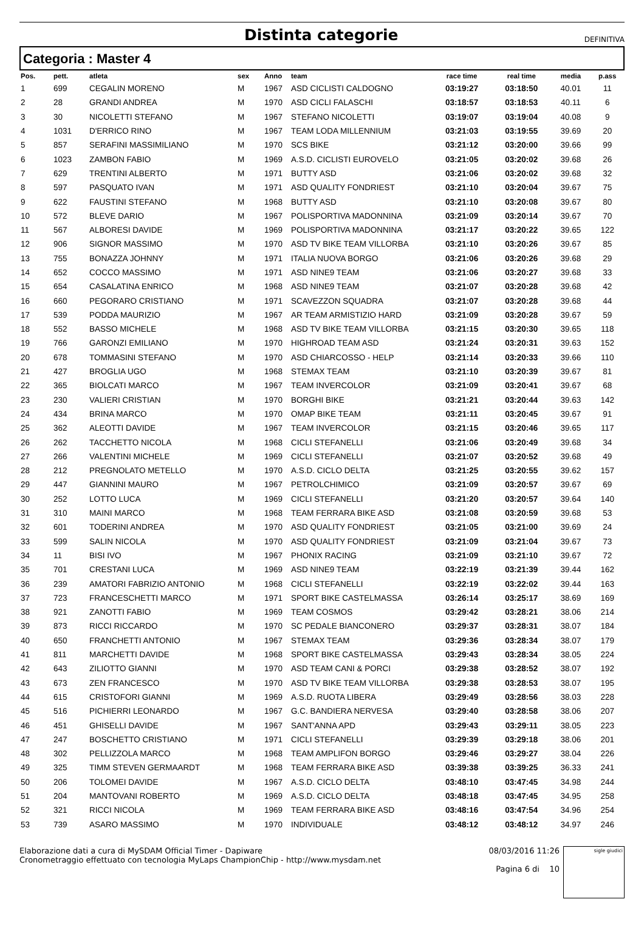Distinta categorie
DEFINITIVA
Categoria : Master 4
| Pos. | pett. | atleta | sex | Anno | team | race time | real time | media | p.ass |
| --- | --- | --- | --- | --- | --- | --- | --- | --- | --- |
| 1 | 699 | CEGALIN MORENO | M | 1967 | ASD CICLISTI CALDOGNO | 03:19:27 | 03:18:50 | 40.01 | 11 |
| 2 | 28 | GRANDI ANDREA | M | 1970 | ASD CICLI FALASCHI | 03:18:57 | 03:18:53 | 40.11 | 6 |
| 3 | 30 | NICOLETTI STEFANO | M | 1967 | STEFANO NICOLETTI | 03:19:07 | 03:19:04 | 40.08 | 9 |
| 4 | 1031 | D'ERRICO RINO | M | 1967 | TEAM LODA MILLENNIUM | 03:21:03 | 03:19:55 | 39.69 | 20 |
| 5 | 857 | SERAFINI MASSIMILIANO | M | 1970 | SCS BIKE | 03:21:12 | 03:20:00 | 39.66 | 99 |
| 6 | 1023 | ZAMBON FABIO | M | 1969 | A.S.D. CICLISTI EUROVELO | 03:21:05 | 03:20:02 | 39.68 | 26 |
| 7 | 629 | TRENTINI ALBERTO | M | 1971 | BUTTY ASD | 03:21:06 | 03:20:02 | 39.68 | 32 |
| 8 | 597 | PASQUATO IVAN | M | 1971 | ASD QUALITY FONDRIEST | 03:21:10 | 03:20:04 | 39.67 | 75 |
| 9 | 622 | FAUSTINI STEFANO | M | 1968 | BUTTY ASD | 03:21:10 | 03:20:08 | 39.67 | 80 |
| 10 | 572 | BLEVE DARIO | M | 1967 | POLISPORTIVA MADONNINA | 03:21:09 | 03:20:14 | 39.67 | 70 |
| 11 | 567 | ALBORESI DAVIDE | M | 1969 | POLISPORTIVA MADONNINA | 03:21:17 | 03:20:22 | 39.65 | 122 |
| 12 | 906 | SIGNOR MASSIMO | M | 1970 | ASD TV BIKE TEAM VILLORBA | 03:21:10 | 03:20:26 | 39.67 | 85 |
| 13 | 755 | BONAZZA JOHNNY | M | 1971 | ITALIA NUOVA BORGO | 03:21:06 | 03:20:26 | 39.68 | 29 |
| 14 | 652 | COCCO MASSIMO | M | 1971 | ASD NINE9 TEAM | 03:21:06 | 03:20:27 | 39.68 | 33 |
| 15 | 654 | CASALATINA ENRICO | M | 1968 | ASD NINE9 TEAM | 03:21:07 | 03:20:28 | 39.68 | 42 |
| 16 | 660 | PEGORARO CRISTIANO | M | 1971 | SCAVEZZON SQUADRA | 03:21:07 | 03:20:28 | 39.68 | 44 |
| 17 | 539 | PODDA MAURIZIO | M | 1967 | AR TEAM ARMISTIZIO HARD | 03:21:09 | 03:20:28 | 39.67 | 59 |
| 18 | 552 | BASSO MICHELE | M | 1968 | ASD TV BIKE TEAM VILLORBA | 03:21:15 | 03:20:30 | 39.65 | 118 |
| 19 | 766 | GARONZI EMILIANO | M | 1970 | HIGHROAD TEAM ASD | 03:21:24 | 03:20:31 | 39.63 | 152 |
| 20 | 678 | TOMMASINI STEFANO | M | 1970 | ASD CHIARCOSSO - HELP | 03:21:14 | 03:20:33 | 39.66 | 110 |
| 21 | 427 | BROGLIA UGO | M | 1968 | STEMAX TEAM | 03:21:10 | 03:20:39 | 39.67 | 81 |
| 22 | 365 | BIOLCATI MARCO | M | 1967 | TEAM INVERCOLOR | 03:21:09 | 03:20:41 | 39.67 | 68 |
| 23 | 230 | VALIERI CRISTIAN | M | 1970 | BORGHI BIKE | 03:21:21 | 03:20:44 | 39.63 | 142 |
| 24 | 434 | BRINA MARCO | M | 1970 | OMAP BIKE TEAM | 03:21:11 | 03:20:45 | 39.67 | 91 |
| 25 | 362 | ALEOTTI DAVIDE | M | 1967 | TEAM INVERCOLOR | 03:21:15 | 03:20:46 | 39.65 | 117 |
| 26 | 262 | TACCHETTO NICOLA | M | 1968 | CICLI STEFANELLI | 03:21:06 | 03:20:49 | 39.68 | 34 |
| 27 | 266 | VALENTINI MICHELE | M | 1969 | CICLI STEFANELLI | 03:21:07 | 03:20:52 | 39.68 | 49 |
| 28 | 212 | PREGNOLATO METELLO | M | 1970 | A.S.D. CICLO DELTA | 03:21:25 | 03:20:55 | 39.62 | 157 |
| 29 | 447 | GIANNINI MAURO | M | 1967 | PETROLCHIMICO | 03:21:09 | 03:20:57 | 39.67 | 69 |
| 30 | 252 | LOTTO LUCA | M | 1969 | CICLI STEFANELLI | 03:21:20 | 03:20:57 | 39.64 | 140 |
| 31 | 310 | MAINI MARCO | M | 1968 | TEAM FERRARA BIKE ASD | 03:21:08 | 03:20:59 | 39.68 | 53 |
| 32 | 601 | TODERINI ANDREA | M | 1970 | ASD QUALITY FONDRIEST | 03:21:05 | 03:21:00 | 39.69 | 24 |
| 33 | 599 | SALIN NICOLA | M | 1970 | ASD QUALITY FONDRIEST | 03:21:09 | 03:21:04 | 39.67 | 73 |
| 34 | 11 | BISI IVO | M | 1967 | PHONIX RACING | 03:21:09 | 03:21:10 | 39.67 | 72 |
| 35 | 701 | CRESTANI LUCA | M | 1969 | ASD NINE9 TEAM | 03:22:19 | 03:21:39 | 39.44 | 162 |
| 36 | 239 | AMATORI FABRIZIO ANTONIO | M | 1968 | CICLI STEFANELLI | 03:22:19 | 03:22:02 | 39.44 | 163 |
| 37 | 723 | FRANCESCHETTI MARCO | M | 1971 | SPORT BIKE CASTELMASSA | 03:26:14 | 03:25:17 | 38.69 | 169 |
| 38 | 921 | ZANOTTI FABIO | M | 1969 | TEAM COSMOS | 03:29:42 | 03:28:21 | 38.06 | 214 |
| 39 | 873 | RICCI RICCARDO | M | 1970 | SC PEDALE BIANCONERO | 03:29:37 | 03:28:31 | 38.07 | 184 |
| 40 | 650 | FRANCHETTI ANTONIO | M | 1967 | STEMAX TEAM | 03:29:36 | 03:28:34 | 38.07 | 179 |
| 41 | 811 | MARCHETTI DAVIDE | M | 1968 | SPORT BIKE CASTELMASSA | 03:29:43 | 03:28:34 | 38.05 | 224 |
| 42 | 643 | ZILIOTTO GIANNI | M | 1970 | ASD TEAM CANI & PORCI | 03:29:38 | 03:28:52 | 38.07 | 192 |
| 43 | 673 | ZEN FRANCESCO | M | 1970 | ASD TV BIKE TEAM VILLORBA | 03:29:38 | 03:28:53 | 38.07 | 195 |
| 44 | 615 | CRISTOFORI GIANNI | M | 1969 | A.S.D. RUOTA LIBERA | 03:29:49 | 03:28:56 | 38.03 | 228 |
| 45 | 516 | PICHIERRI LEONARDO | M | 1967 | G.C. BANDIERA NERVESA | 03:29:40 | 03:28:58 | 38.06 | 207 |
| 46 | 451 | GHISELLI DAVIDE | M | 1967 | SANT'ANNA APD | 03:29:43 | 03:29:11 | 38.05 | 223 |
| 47 | 247 | BOSCHETTO CRISTIANO | M | 1971 | CICLI STEFANELLI | 03:29:39 | 03:29:18 | 38.06 | 201 |
| 48 | 302 | PELLIZZOLA MARCO | M | 1968 | TEAM AMPLIFON BORGO | 03:29:46 | 03:29:27 | 38.04 | 226 |
| 49 | 325 | TIMM STEVEN GERMAARDT | M | 1968 | TEAM FERRARA BIKE ASD | 03:39:38 | 03:39:25 | 36.33 | 241 |
| 50 | 206 | TOLOMEI DAVIDE | M | 1967 | A.S.D. CICLO DELTA | 03:48:10 | 03:47:45 | 34.98 | 244 |
| 51 | 204 | MANTOVANI ROBERTO | M | 1969 | A.S.D. CICLO DELTA | 03:48:18 | 03:47:45 | 34.95 | 258 |
| 52 | 321 | RICCI NICOLA | M | 1969 | TEAM FERRARA BIKE ASD | 03:48:16 | 03:47:54 | 34.96 | 254 |
| 53 | 739 | ASARO MASSIMO | M | 1970 | INDIVIDUALE | 03:48:12 | 03:48:12 | 34.97 | 246 |
Elaborazione dati a cura di MySDAM Official Timer - Dapiware
Cronometraggio effettuato con tecnologia MyLaps ChampionChip - http://www.mysdam.net
08/03/2016 11:26
Pagina 6 di 10
sigle giudici